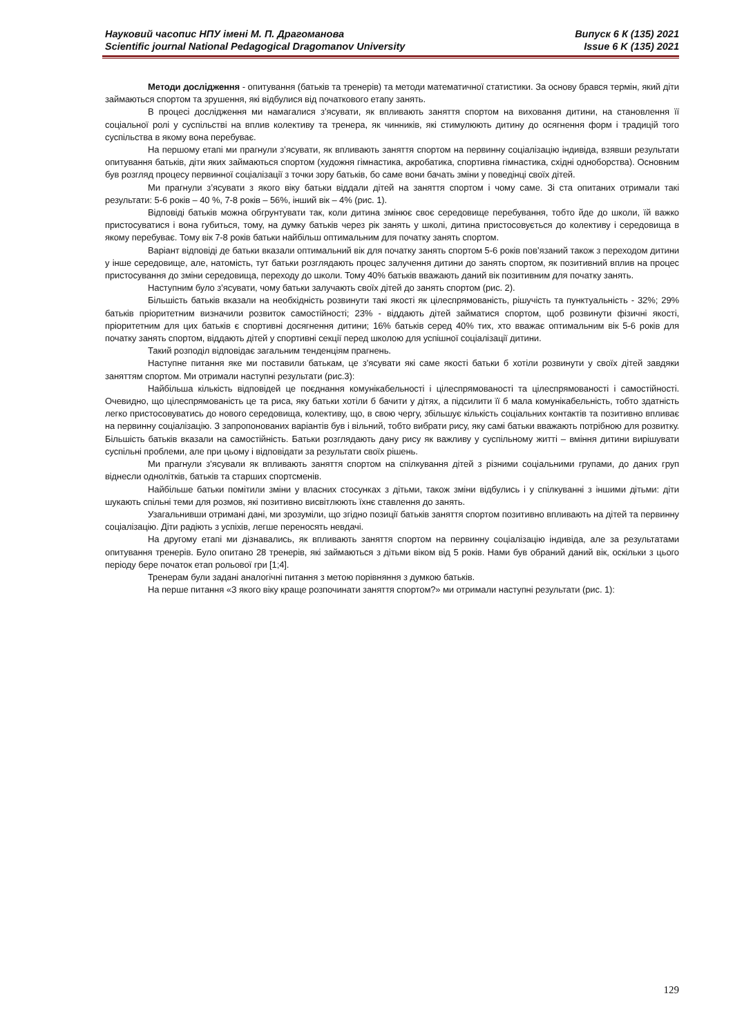Науковий часопис НПУ імені М. П. Драгоманова
Scientific journal National Pedagogical Dragomanov University
Випуск 6 К (135) 2021
Issue 6 K (135) 2021
Методи дослідження - опитування (батьків та тренерів) та методи математичної статистики. За основу брався термін, який діти займаються спортом та зрушення, які відбулися від початкового етапу занять.
В процесі дослідження ми намагалися з’ясувати, як впливають заняття спортом на виховання дитини, на становлення її соціальної ролі у суспільстві на вплив колективу та тренера, як чинників, які стимулюють дитину до осягнення форм і традицій того суспільства в якому вона перебуває.
На першому етапі ми прагнули з’ясувати, як впливають заняття спортом на первинну соціалізацію індивіда, взявши результати опитування батьків, діти яких займаються спортом (художня гімнастика, акробатика, спортивна гімнастика, східні одноборства). Основним був розгляд процесу первинної соціалізації з точки зору батьків, бо саме вони бачать зміни у поведінці своїх дітей.
Ми прагнули з’ясувати з якого віку батьки віддали дітей на заняття спортом і чому саме. Зі ста опитаних отримали такі результати: 5-6 років – 40 %, 7-8 років – 56%, інший вік – 4% (рис. 1).
Відповіді батьків можна обгрунтувати так, коли дитина змінює своє середовище перебування, тобто йде до школи, їй важко пристосуватися і вона губиться, тому, на думку батьків через рік занять у школі, дитина пристосовується до колективу і середовища в якому перебуває. Тому вік 7-8 років батьки найбільш оптимальним для початку занять спортом.
Варіант відповіді де батьки вказали оптимальний вік для початку занять спортом 5-6 років пов’язаний також з переходом дитини у інше середовище, але, натомість, тут батьки розглядають процес залучення дитини до занять спортом, як позитивний вплив на процес пристосування до зміни середовища, переходу до школи. Тому 40% батьків вважають даний вік позитивним для початку занять.
Наступним було з’ясувати, чому батьки залучають своїх дітей до занять спортом (рис. 2).
Більшість батьків вказали на необхідність розвинути такі якості як цілеспрямованість, рішучість та пунктуальність - 32%; 29% батьків пріоритетним визначили розвиток самостійності; 23% - віддають дітей займатися спортом, щоб розвинути фізичні якості, пріоритетним для цих батьків є спортивні досягнення дитини; 16% батьків серед 40% тих, хто вважає оптимальним вік 5-6 років для початку занять спортом, віддають дітей у спортивні секції перед школою для успішної соціалізації дитини.
Такий розподіл відповідає загальним тенденціям прагнень.
Наступне питання яке ми поставили батькам, це з’ясувати які саме якості батьки б хотіли розвинути у своїх дітей завдяки заняттям спортом. Ми отримали наступні результати (рис.3):
Найбільша кількість відповідей це поєднання комунікабельності і цілеспрямованості та цілеспрямованості і самостійності. Очевидно, що цілеспрямованість це та риса, яку батьки хотіли б бачити у дітях, а підсилити її б мала комунікабельність, тобто здатність легко пристосовуватись до нового середовища, колективу, що, в свою чергу, збільшує кількість соціальних контактів та позитивно впливає на первинну соціалізацію. З запропонованих варіантів був і вільний, тобто вибрати рису, яку самі батьки вважають потрібною для розвитку. Більшість батьків вказали на самостійність. Батьки розглядають дану рису як важливу у суспільному житті – вміння дитини вирішувати суспільні проблеми, але при цьому і відповідати за результати своїх рішень.
Ми прагнули з’ясували як впливають заняття спортом на спілкування дітей з різними соціальними групами, до даних груп віднесли однолітків, батьків та старших спортсменів.
Найбільше батьки помітили зміни у власних стосунках з дітьми, також зміни відбулись і у спілкуванні з іншими дітьми: діти шукають спільні теми для розмов, які позитивно висвітлюють їхнє ставлення до занять.
Узагальнивши отримані дані, ми зрозуміли, що згідно позиції батьків заняття спортом позитивно впливають на дітей та первинну соціалізацію. Діти радіють з успіхів, легше переносять невдачі.
На другому етапі ми дізнавались, як впливають заняття спортом на первинну соціалізацію індивіда, але за результатами опитування тренерів. Було опитано 28 тренерів, які займаються з дітьми віком від 5 років. Нами був обраний даний вік, оскільки з цього періоду бере початок етап рольової гри [1;4].
Тренерам були задані аналогічні питання з метою порівняння з думкою батьків.
На перше питання «З якого віку краще розпочинати заняття спортом?» ми отримали наступні результати (рис. 1):
129